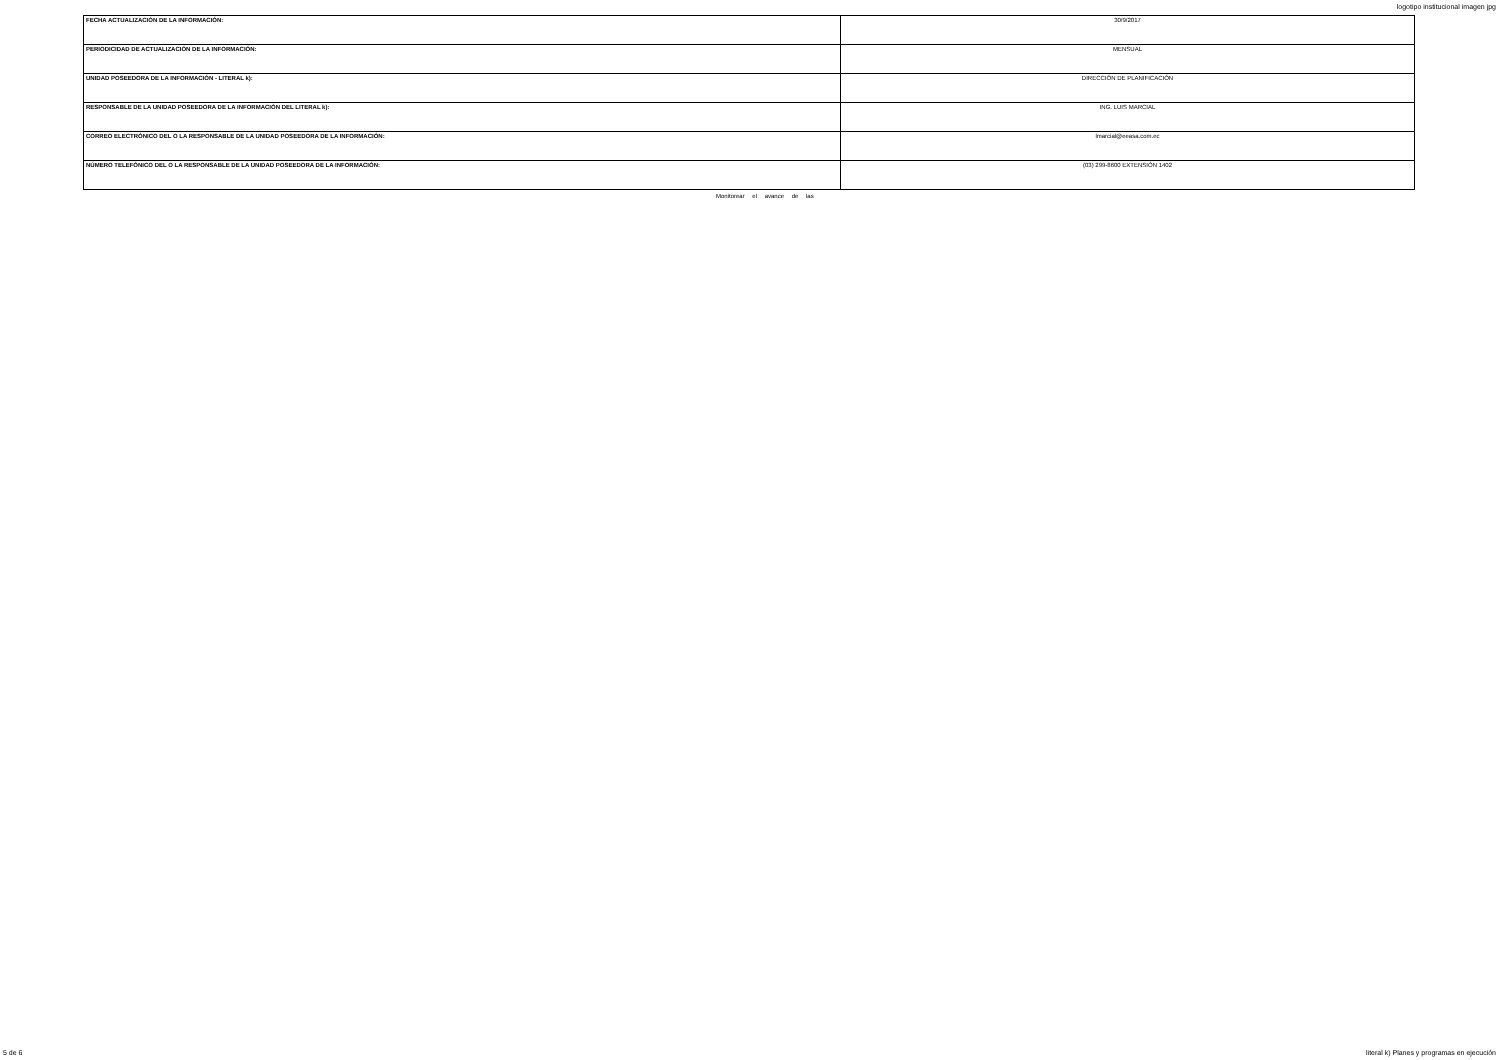logotipo institucional imagen jpg
| FECHA ACTUALIZACIÓN DE LA INFORMACIÓN: | 30/9/2017 |
| PERIODICIDAD DE ACTUALIZACIÓN DE LA INFORMACIÓN: | MENSUAL |
| UNIDAD POSEEDORA DE LA INFORMACIÓN - LITERAL k): | DIRECCIÓN DE PLANIFICACIÓN |
| RESPONSABLE DE LA UNIDAD POSEEDORA DE LA INFORMACIÓN DEL LITERAL k): | ING. LUIS MARCIAL |
| CORREO ELECTRÓNICO DEL O LA RESPONSABLE DE LA UNIDAD POSEEDORA DE LA INFORMACIÓN: | lmarcial@eeasa.com.ec |
| NÚMERO TELEFÓNICO DEL O LA RESPONSABLE DE LA UNIDAD POSEEDORA DE LA INFORMACIÓN: | (03) 299-8600 EXTENSIÓN 1402 |
Monitorear el avance de las
5 de 6 literal k) Planes y programas en ejecución